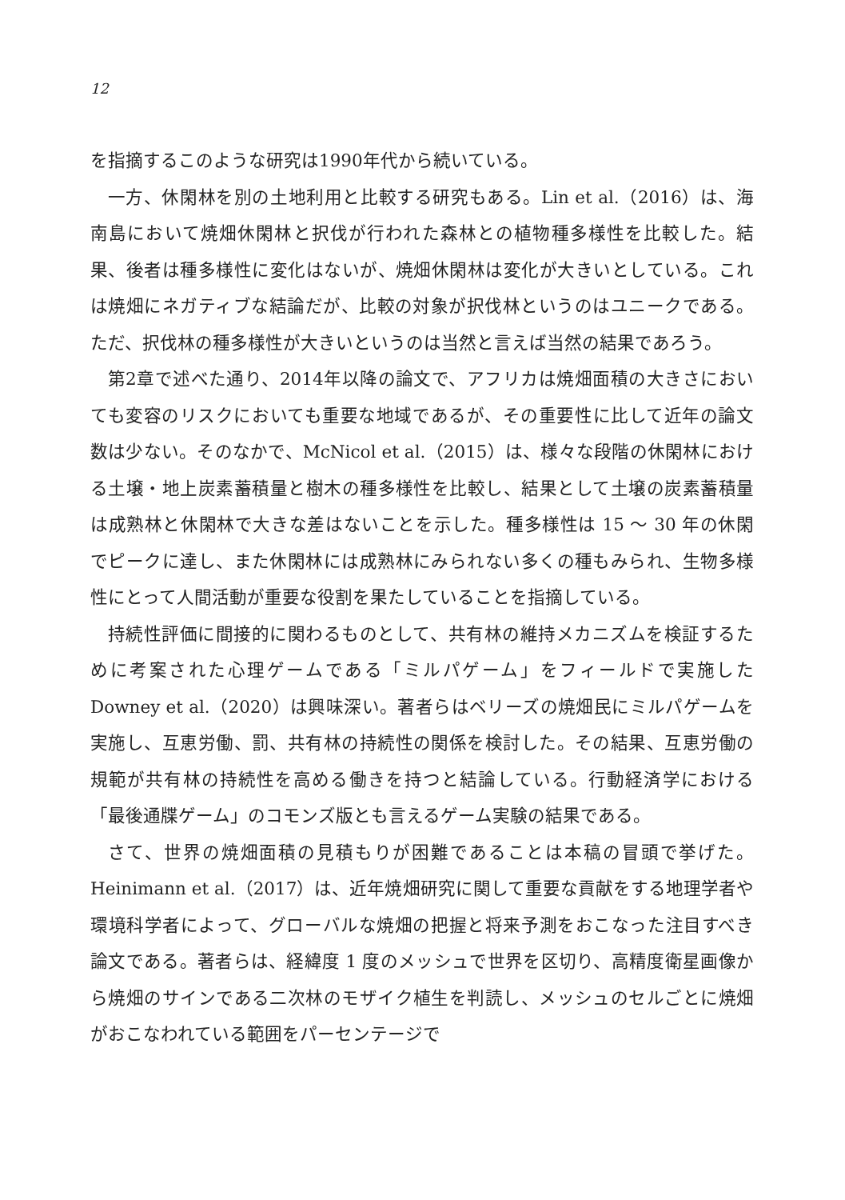12
を指摘するこのような研究は1990年代から続いている。
一方、休閑林を別の土地利用と比較する研究もある。Lin et al.（2016）は、海南島において焼畑休閑林と択伐が行われた森林との植物種多様性を比較した。結果、後者は種多様性に変化はないが、焼畑休閑林は変化が大きいとしている。これは焼畑にネガティブな結論だが、比較の対象が択伐林というのはユニークである。ただ、択伐林の種多様性が大きいというのは当然と言えば当然の結果であろう。
第2章で述べた通り、2014年以降の論文で、アフリカは焼畑面積の大きさにおいても変容のリスクにおいても重要な地域であるが、その重要性に比して近年の論文数は少ない。そのなかで、McNicol et al.（2015）は、様々な段階の休閑林における土壌・地上炭素蓄積量と樹木の種多様性を比較し、結果として土壌の炭素蓄積量は成熟林と休閑林で大きな差はないことを示した。種多様性は 15 〜 30 年の休閑でピークに達し、また休閑林には成熟林にみられない多くの種もみられ、生物多様性にとって人間活動が重要な役割を果たしていることを指摘している。
持続性評価に間接的に関わるものとして、共有林の維持メカニズムを検証するために考案された心理ゲームである「ミルパゲーム」をフィールドで実施した Downey et al.（2020）は興味深い。著者らはベリーズの焼畑民にミルパゲームを実施し、互恵労働、罰、共有林の持続性の関係を検討した。その結果、互恵労働の規範が共有林の持続性を高める働きを持つと結論している。行動経済学における「最後通牒ゲーム」のコモンズ版とも言えるゲーム実験の結果である。
さて、世界の焼畑面積の見積もりが困難であることは本稿の冒頭で挙げた。Heinimann et al.（2017）は、近年焼畑研究に関して重要な貢献をする地理学者や環境科学者によって、グローバルな焼畑の把握と将来予測をおこなった注目すべき論文である。著者らは、経緯度 1 度のメッシュで世界を区切り、高精度衛星画像から焼畑のサインである二次林のモザイク植生を判読し、メッシュのセルごとに焼畑がおこなわれている範囲をパーセンテージで